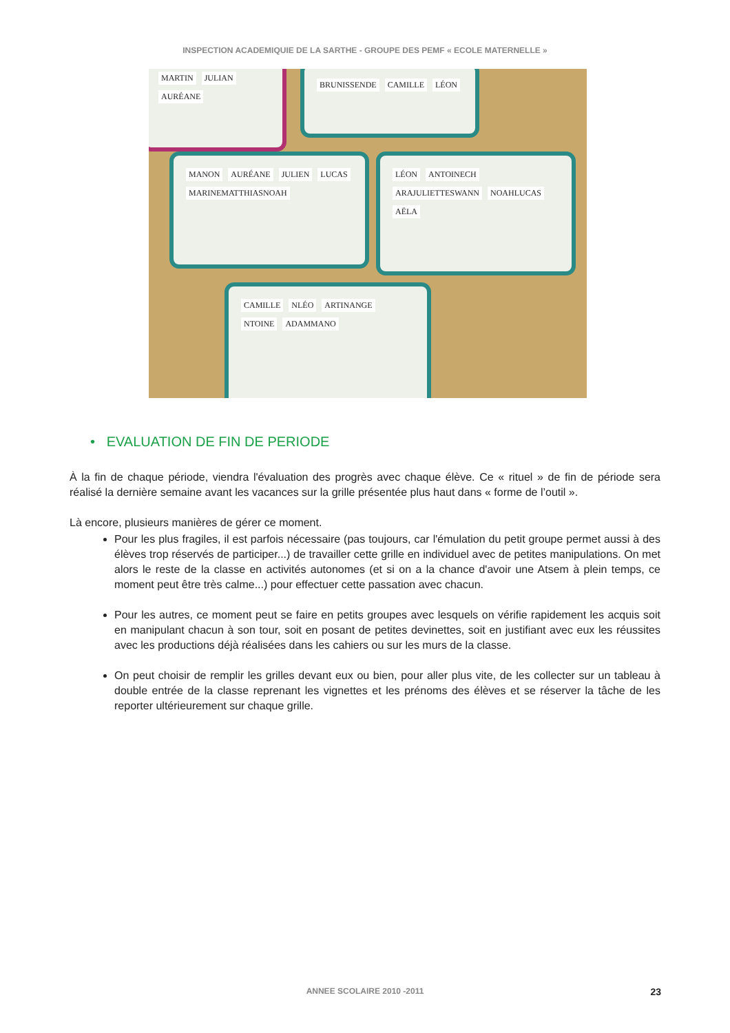INSPECTION ACADEMIQUIE DE LA SARTHE - GROUPE DES PEMF « ECOLE MATERNELLE »
MARTIN JULIAN AURÉANE
BRUNISSENDE CAMILLE LÉON
MANON AURÉANE JULIEN LUCAS MARINEMATTHIASNOAH
LÉON ANTOINECH ARAJULIETTESWANN NOAHLUCAS AËLA
CAMILLE NLÉO ARTINANGE NTOINE ADAMMANO
• EVALUATION DE FIN DE PERIODE
À la fin de chaque période, viendra l'évaluation des progrès avec chaque élève. Ce « rituel » de fin de période sera réalisé la dernière semaine avant les vacances sur la grille présentée plus haut dans « forme de l’outil ».
Là encore, plusieurs manières de gérer ce moment.
Pour les plus fragiles, il est parfois nécessaire (pas toujours, car l'émulation du petit groupe permet aussi à des élèves trop réservés de participer...) de travailler cette grille en individuel avec de petites manipulations. On met alors le reste de la classe en activités autonomes (et si on a la chance d'avoir une Atsem à plein temps, ce moment peut être très calme...) pour effectuer cette passation avec chacun.
Pour les autres, ce moment peut se faire en petits groupes avec lesquels on vérifie rapidement les acquis soit en manipulant chacun à son tour, soit en posant de petites devinettes, soit en justifiant avec eux les réussites avec les productions déjà réalisées dans les cahiers ou sur les murs de la classe.
On peut choisir de remplir les grilles devant eux ou bien, pour aller plus vite, de les collecter sur un tableau à double entrée de la classe reprenant les vignettes et les prénoms des élèves et se réserver la tâche de les reporter ultérieurement sur chaque grille.
ANNEE SCOLAIRE 2010 -2011 23